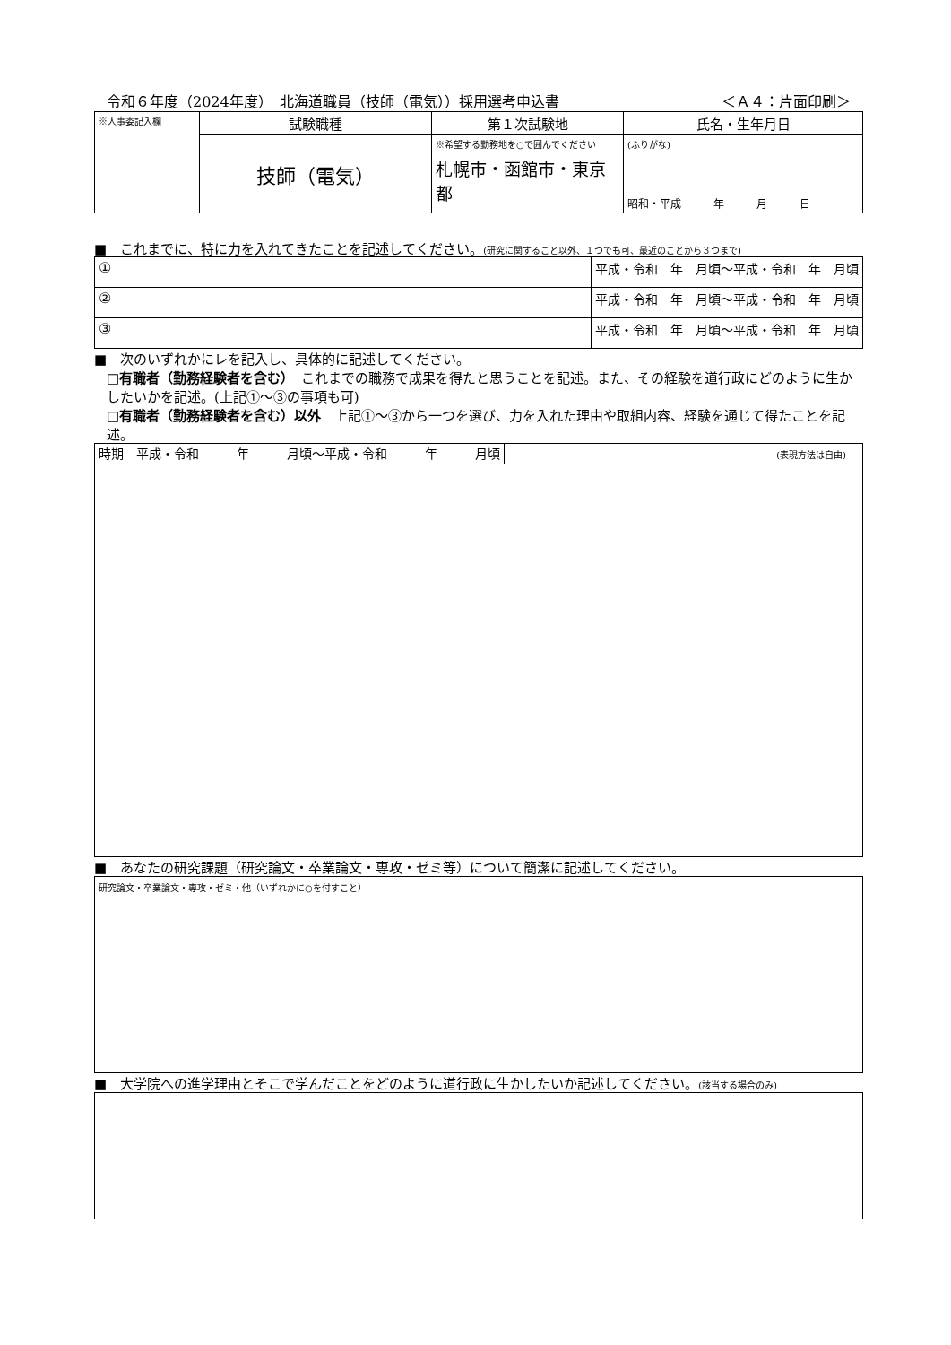令和６年度（2024年度）　北海道職員（技師（電気））採用選考申込書 ＜Ａ４：片面印刷＞
| ※人事委記入欄 | 試験職種 | 第１次試験地 | 氏名・生年月日 |
| | 技師（電気） | ※希望する勤務地を○で囲んでください 札幌市・函館市・東京都 | (ふりがな) 昭和・平成 年 月 日 |
■　これまでに、特に力を入れてきたことを記述してください。(研究に関すること以外、１つでも可、最近のことから３つまで)
| ① | 平成・令和 年 月頃～平成・令和 年 月頃 |
| ② | 平成・令和 年 月頃～平成・令和 年 月頃 |
| ③ | 平成・令和 年 月頃～平成・令和 年 月頃 |
■　次のいずれかにレを記入し、具体的に記述してください。
□有職者（勤務経験者を含む）　これまでの職務で成果を得たと思うことを記述。また、その経験を道行政にどのように生かしたいかを記述。(上記①～③の事項も可)
□有職者（勤務経験者を含む）以外　上記①～③から一つを選び、力を入れた理由や取組内容、経験を通じて得たことを記述。
時期　平成・令和　　　年　　　月頃～平成・令和　　　年　　　月頃 (表現方法は自由)
■　あなたの研究課題（研究論文・卒業論文・専攻・ゼミ等）について簡潔に記述してください。
研究論文・卒業論文・専攻・ゼミ・他（いずれかに○を付すこと）
■　大学院への進学理由とそこで学んだことをどのように道行政に生かしたいか記述してください。(該当する場合のみ)